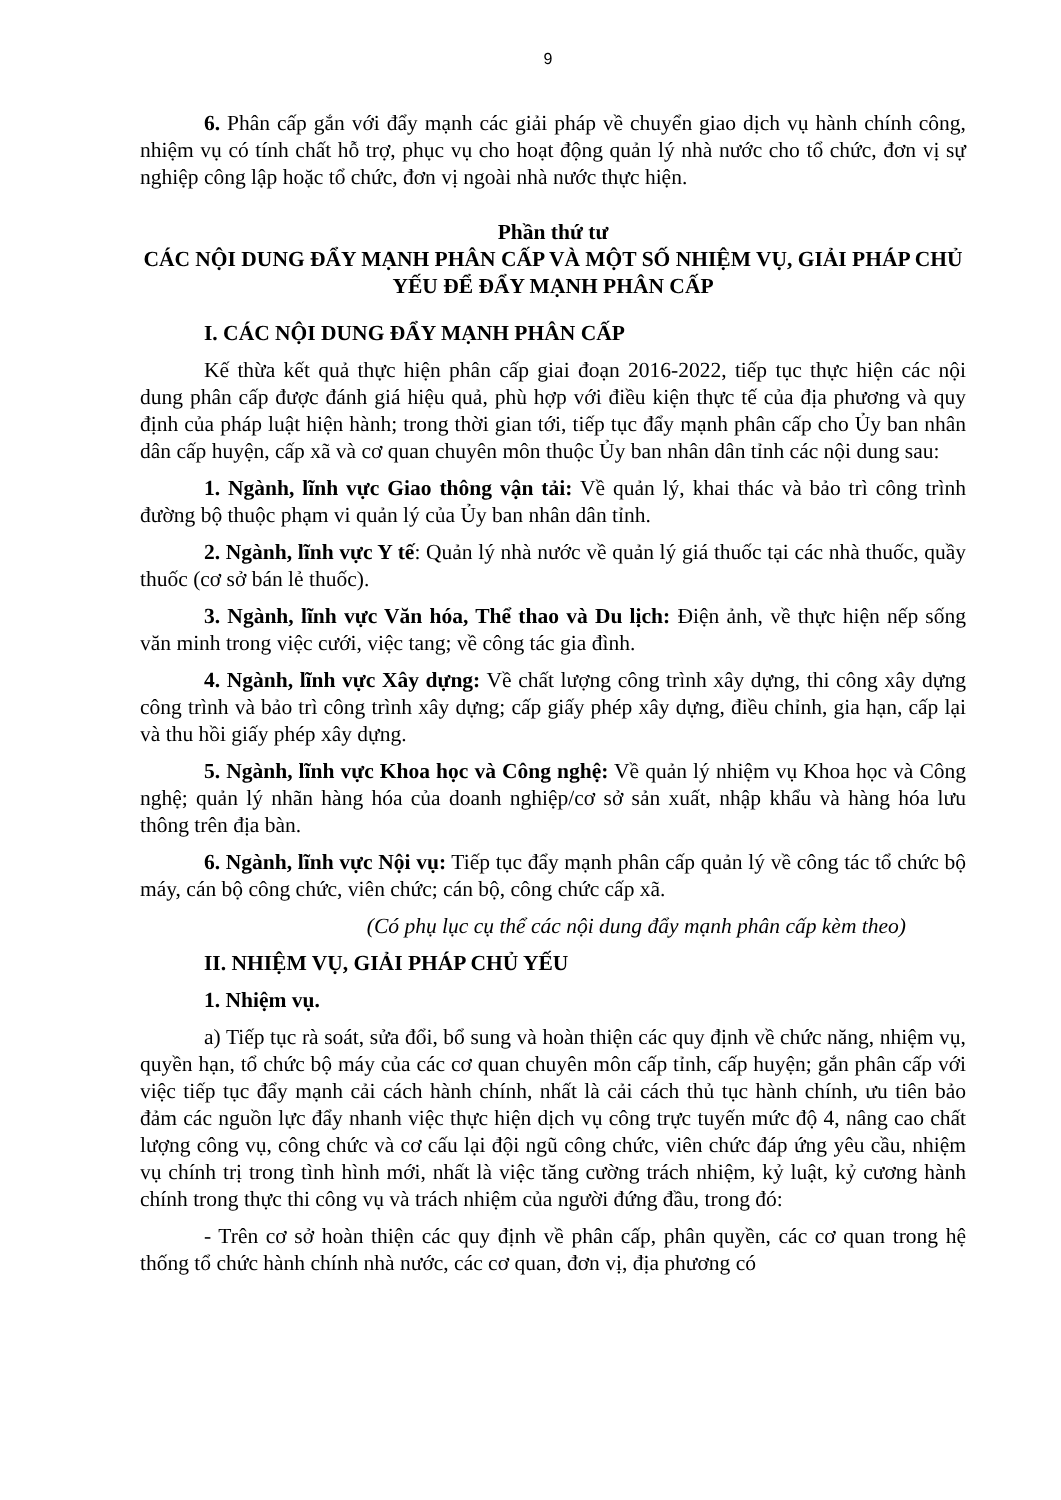9
6. Phân cấp gắn với đẩy mạnh các giải pháp về chuyển giao dịch vụ hành chính công, nhiệm vụ có tính chất hỗ trợ, phục vụ cho hoạt động quản lý nhà nước cho tổ chức, đơn vị sự nghiệp công lập hoặc tổ chức, đơn vị ngoài nhà nước thực hiện.
Phần thứ tư
CÁC NỘI DUNG ĐẨY MẠNH PHÂN CẤP VÀ MỘT SỐ NHIỆM VỤ, GIẢI PHÁP CHỦ YẾU ĐỂ ĐẨY MẠNH PHÂN CẤP
I. CÁC NỘI DUNG ĐẨY MẠNH PHÂN CẤP
Kế thừa kết quả thực hiện phân cấp giai đoạn 2016-2022, tiếp tục thực hiện các nội dung phân cấp được đánh giá hiệu quả, phù hợp với điều kiện thực tế của địa phương và quy định của pháp luật hiện hành; trong thời gian tới, tiếp tục đẩy mạnh phân cấp cho Ủy ban nhân dân cấp huyện, cấp xã và cơ quan chuyên môn thuộc Ủy ban nhân dân tỉnh các nội dung sau:
1. Ngành, lĩnh vực Giao thông vận tải: Về quản lý, khai thác và bảo trì công trình đường bộ thuộc phạm vi quản lý của Ủy ban nhân dân tỉnh.
2. Ngành, lĩnh vực Y tế: Quản lý nhà nước về quản lý giá thuốc tại các nhà thuốc, quầy thuốc (cơ sở bán lẻ thuốc).
3. Ngành, lĩnh vực Văn hóa, Thể thao và Du lịch: Điện ảnh, về thực hiện nếp sống văn minh trong việc cưới, việc tang; về công tác gia đình.
4. Ngành, lĩnh vực Xây dựng: Về chất lượng công trình xây dựng, thi công xây dựng công trình và bảo trì công trình xây dựng; cấp giấy phép xây dựng, điều chỉnh, gia hạn, cấp lại và thu hồi giấy phép xây dựng.
5. Ngành, lĩnh vực Khoa học và Công nghệ: Về quản lý nhiệm vụ Khoa học và Công nghệ; quản lý nhãn hàng hóa của doanh nghiệp/cơ sở sản xuất, nhập khẩu và hàng hóa lưu thông trên địa bàn.
6. Ngành, lĩnh vực Nội vụ: Tiếp tục đẩy mạnh phân cấp quản lý về công tác tổ chức bộ máy, cán bộ công chức, viên chức; cán bộ, công chức cấp xã.
(Có phụ lục cụ thể các nội dung đẩy mạnh phân cấp kèm theo)
II. NHIỆM VỤ, GIẢI PHÁP CHỦ YẾU
1. Nhiệm vụ.
a) Tiếp tục rà soát, sửa đổi, bổ sung và hoàn thiện các quy định về chức năng, nhiệm vụ, quyền hạn, tổ chức bộ máy của các cơ quan chuyên môn cấp tỉnh, cấp huyện; gắn phân cấp với việc tiếp tục đẩy mạnh cải cách hành chính, nhất là cải cách thủ tục hành chính, ưu tiên bảo đảm các nguồn lực đẩy nhanh việc thực hiện dịch vụ công trực tuyến mức độ 4, nâng cao chất lượng công vụ, công chức và cơ cấu lại đội ngũ công chức, viên chức đáp ứng yêu cầu, nhiệm vụ chính trị trong tình hình mới, nhất là việc tăng cường trách nhiệm, kỷ luật, kỷ cương hành chính trong thực thi công vụ và trách nhiệm của người đứng đầu, trong đó:
- Trên cơ sở hoàn thiện các quy định về phân cấp, phân quyền, các cơ quan trong hệ thống tổ chức hành chính nhà nước, các cơ quan, đơn vị, địa phương có